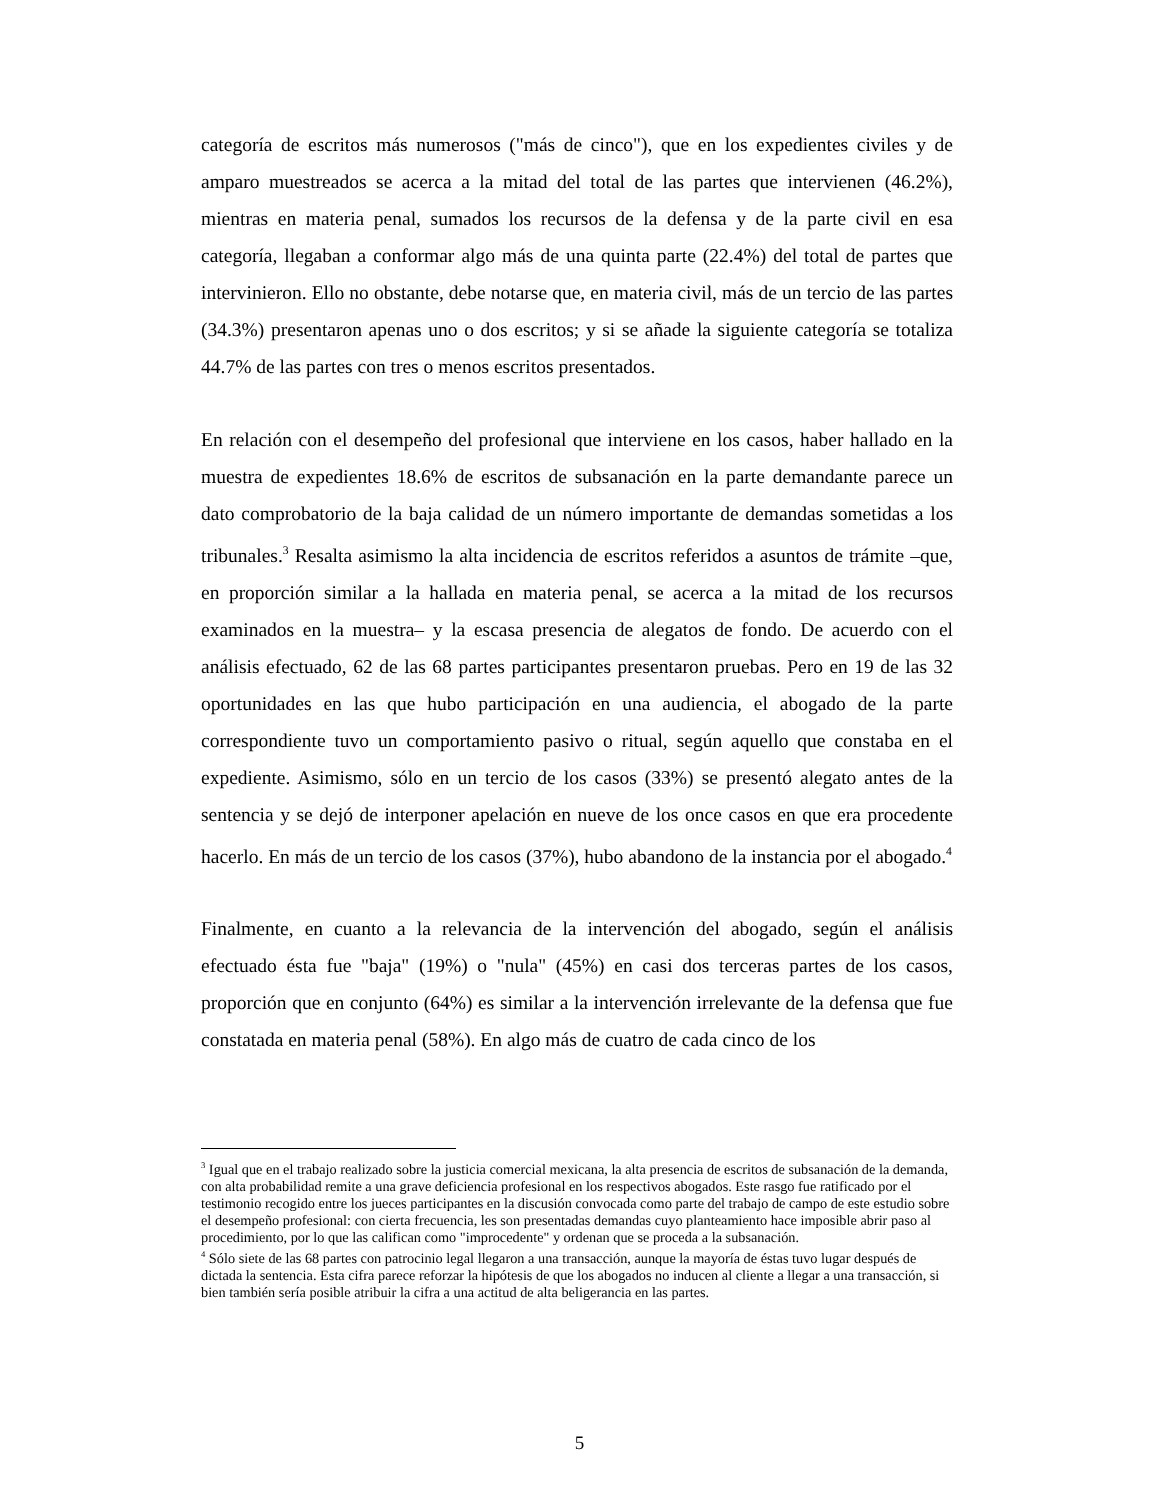categoría de escritos más numerosos ("más de cinco"), que en los expedientes civiles y de amparo muestreados se acerca a la mitad del total de las partes que intervienen (46.2%), mientras en materia penal, sumados los recursos de la defensa y de la parte civil en esa categoría, llegaban a conformar algo más de una quinta parte (22.4%) del total de partes que intervinieron. Ello no obstante, debe notarse que, en materia civil, más de un tercio de las partes (34.3%) presentaron apenas uno o dos escritos; y si se añade la siguiente categoría se totaliza 44.7% de las partes con tres o menos escritos presentados.
En relación con el desempeño del profesional que interviene en los casos, haber hallado en la muestra de expedientes 18.6% de escritos de subsanación en la parte demandante parece un dato comprobatorio de la baja calidad de un número importante de demandas sometidas a los tribunales.<sup>3</sup> Resalta asimismo la alta incidencia de escritos referidos a asuntos de trámite –que, en proporción similar a la hallada en materia penal, se acerca a la mitad de los recursos examinados en la muestra– y la escasa presencia de alegatos de fondo. De acuerdo con el análisis efectuado, 62 de las 68 partes participantes presentaron pruebas. Pero en 19 de las 32 oportunidades en las que hubo participación en una audiencia, el abogado de la parte correspondiente tuvo un comportamiento pasivo o ritual, según aquello que constaba en el expediente. Asimismo, sólo en un tercio de los casos (33%) se presentó alegato antes de la sentencia y se dejó de interponer apelación en nueve de los once casos en que era procedente hacerlo. En más de un tercio de los casos (37%), hubo abandono de la instancia por el abogado.<sup>4</sup>
Finalmente, en cuanto a la relevancia de la intervención del abogado, según el análisis efectuado ésta fue "baja" (19%) o "nula" (45%) en casi dos terceras partes de los casos, proporción que en conjunto (64%) es similar a la intervención irrelevante de la defensa que fue constatada en materia penal (58%). En algo más de cuatro de cada cinco de los
<sup>3</sup> Igual que en el trabajo realizado sobre la justicia comercial mexicana, la alta presencia de escritos de subsanación de la demanda, con alta probabilidad remite a una grave deficiencia profesional en los respectivos abogados. Este rasgo fue ratificado por el testimonio recogido entre los jueces participantes en la discusión convocada como parte del trabajo de campo de este estudio sobre el desempeño profesional: con cierta frecuencia, les son presentadas demandas cuyo planteamiento hace imposible abrir paso al procedimiento, por lo que las califican como "improcedente" y ordenan que se proceda a la subsanación.
<sup>4</sup> Sólo siete de las 68 partes con patrocinio legal llegaron a una transacción, aunque la mayoría de éstas tuvo lugar después de dictada la sentencia. Esta cifra parece reforzar la hipótesis de que los abogados no inducen al cliente a llegar a una transacción, si bien también sería posible atribuir la cifra a una actitud de alta beligerancia en las partes.
5